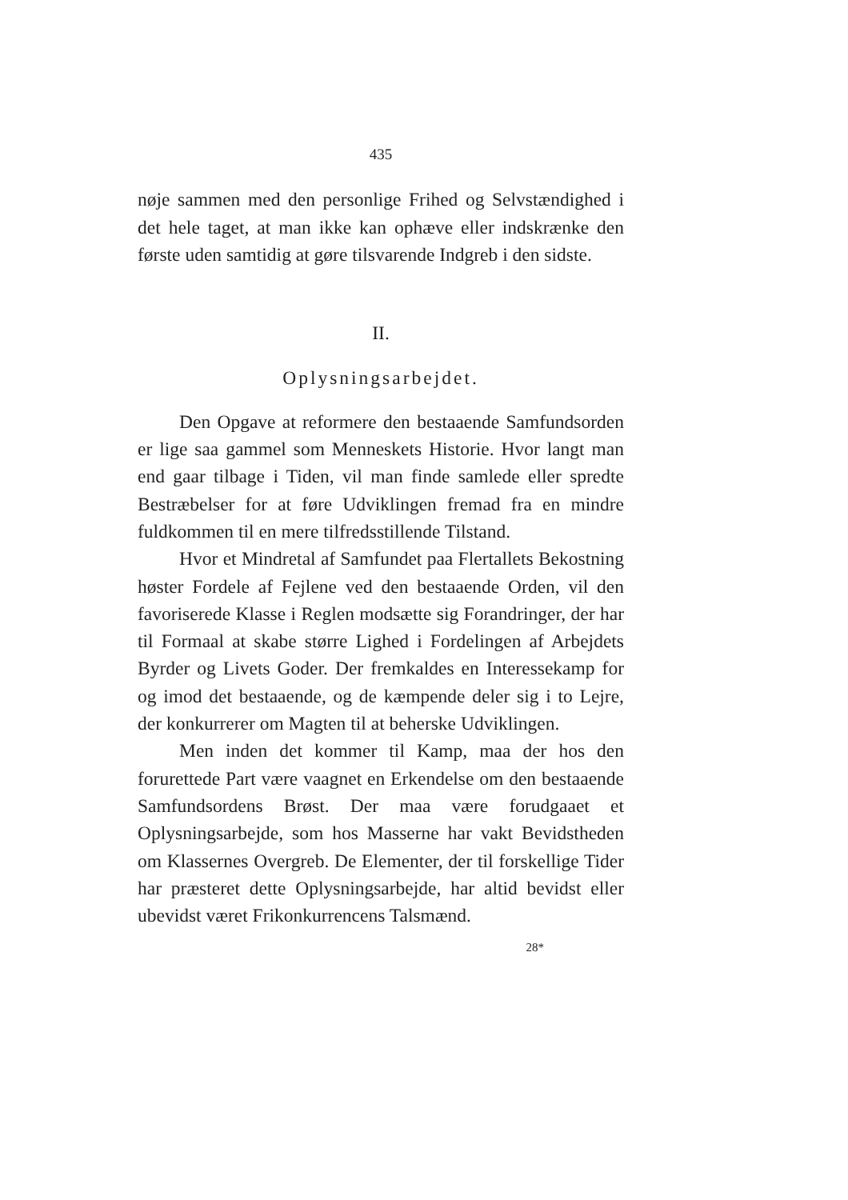435
nøje sammen med den personlige Frihed og Selvstændighed i det hele taget, at man ikke kan ophæve eller indskrænke den første uden samtidig at gøre tilsvarende Indgreb i den sidste.
II.
Oplysningsarbejdet.
Den Opgave at reformere den bestaaende Samfundsorden er lige saa gammel som Menneskets Historie. Hvor langt man end gaar tilbage i Tiden, vil man finde samlede eller spredte Bestræbelser for at føre Udviklingen fremad fra en mindre fuldkommen til en mere tilfredsstillende Tilstand.
Hvor et Mindretal af Samfundet paa Flertallets Bekostning høster Fordele af Fejlene ved den bestaaende Orden, vil den favoriserede Klasse i Reglen modsætte sig Forandringer, der har til Formaal at skabe større Lighed i Fordelingen af Arbejdets Byrder og Livets Goder. Der fremkaldes en Interessekamp for og imod det bestaaende, og de kæmpende deler sig i to Lejre, der konkurrerer om Magten til at beherske Udviklingen.
Men inden det kommer til Kamp, maa der hos den forurettede Part være vaagnet en Erkendelse om den bestaaende Samfundsordens Brøst. Der maa være forudgaaet et Oplysningsarbejde, som hos Masserne har vakt Bevidstheden om Klassernes Overgreb. De Elementer, der til forskellige Tider har præsteret dette Oplysningsarbejde, har altid bevidst eller ubevidst været Frikonkurrencens Talsmænd.
28*